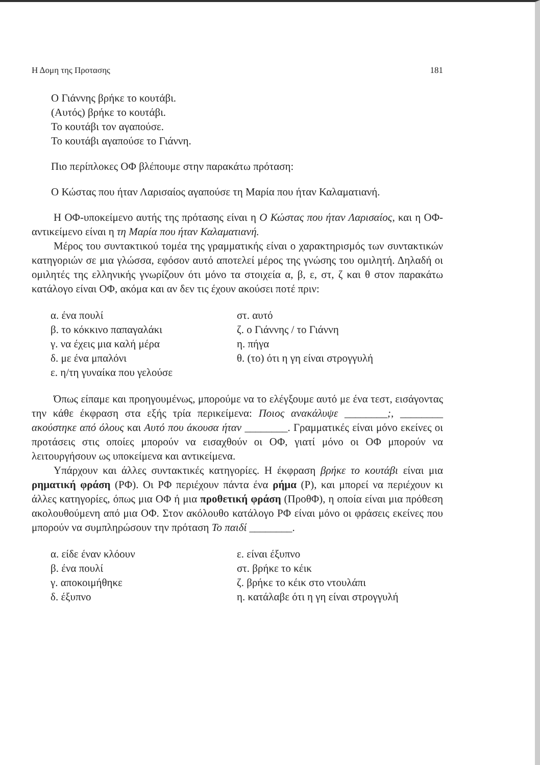Η Δομη της Προτασης 181
Ο Γιάννης βρήκε το κουτάβι.
(Αυτός) βρήκε το κουτάβι.
Το κουτάβι τον αγαπούσε.
Το κουτάβι αγαπούσε το Γιάννη.
Πιο περίπλοκες ΟΦ βλέπουμε στην παρακάτω πρόταση:
Ο Κώστας που ήταν Λαρισαίος αγαπούσε τη Μαρία που ήταν Καλαματιανή.
Η ΟΦ-υποκείμενο αυτής της πρότασης είναι η Ο Κώστας που ήταν Λαρισαίος, και η ΟΦ-αντικείμενο είναι η τη Μαρία που ήταν Καλαματιανή.
Μέρος του συντακτικού τομέα της γραμματικής είναι ο χαρακτηρισμός των συντακτικών κατηγοριών σε μια γλώσσα, εφόσον αυτό αποτελεί μέρος της γνώσης του ομιλητή. Δηλαδή οι ομιλητές της ελληνικής γνωρίζουν ότι μόνο τα στοιχεία α, β, ε, στ, ζ και θ στον παρακάτω κατάλογο είναι ΟΦ, ακόμα και αν δεν τις έχουν ακούσει ποτέ πριν:
α. ένα πουλί
β. το κόκκινο παπαγαλάκι
γ. να έχεις μια καλή μέρα
δ. με ένα μπαλόνι
ε. η/τη γυναίκα που γελούσε
στ. αυτό
ζ. ο Γιάννης / το Γιάννη
η. πήγα
θ. (το) ότι η γη είναι στρογγυλή
Όπως είπαμε και προηγουμένως, μπορούμε να το ελέγξουμε αυτό με ένα τεστ, εισάγοντας την κάθε έκφραση στα εξής τρία περικείμενα: Ποιος ανακάλυψε ________;, ________ ακούστηκε από όλους και Αυτό που άκουσα ήταν ________. Γραμματικές είναι μόνο εκείνες οι προτάσεις στις οποίες μπορούν να εισαχθούν οι ΟΦ, γιατί μόνο οι ΟΦ μπορούν να λειτουργήσουν ως υποκείμενα και αντικείμενα.
Υπάρχουν και άλλες συντακτικές κατηγορίες. Η έκφραση βρήκε το κουτάβι είναι μια ρηματική φράση (ΡΦ). Οι ΡΦ περιέχουν πάντα ένα ρήμα (Ρ), και μπορεί να περιέχουν κι άλλες κατηγορίες, όπως μια ΟΦ ή μια προθετική φράση (ΠροθΦ), η οποία είναι μια πρόθεση ακολουθούμενη από μια ΟΦ. Στον ακόλουθο κατάλογο ΡΦ είναι μόνο οι φράσεις εκείνες που μπορούν να συμπληρώσουν την πρόταση Το παιδί ________.
α. είδε έναν κλόουν
β. ένα πουλί
γ. αποκοιμήθηκε
δ. έξυπνο
ε. είναι έξυπνο
στ. βρήκε το κέικ
ζ. βρήκε το κέικ στο ντουλάπι
η. κατάλαβε ότι η γη είναι στρογγυλή